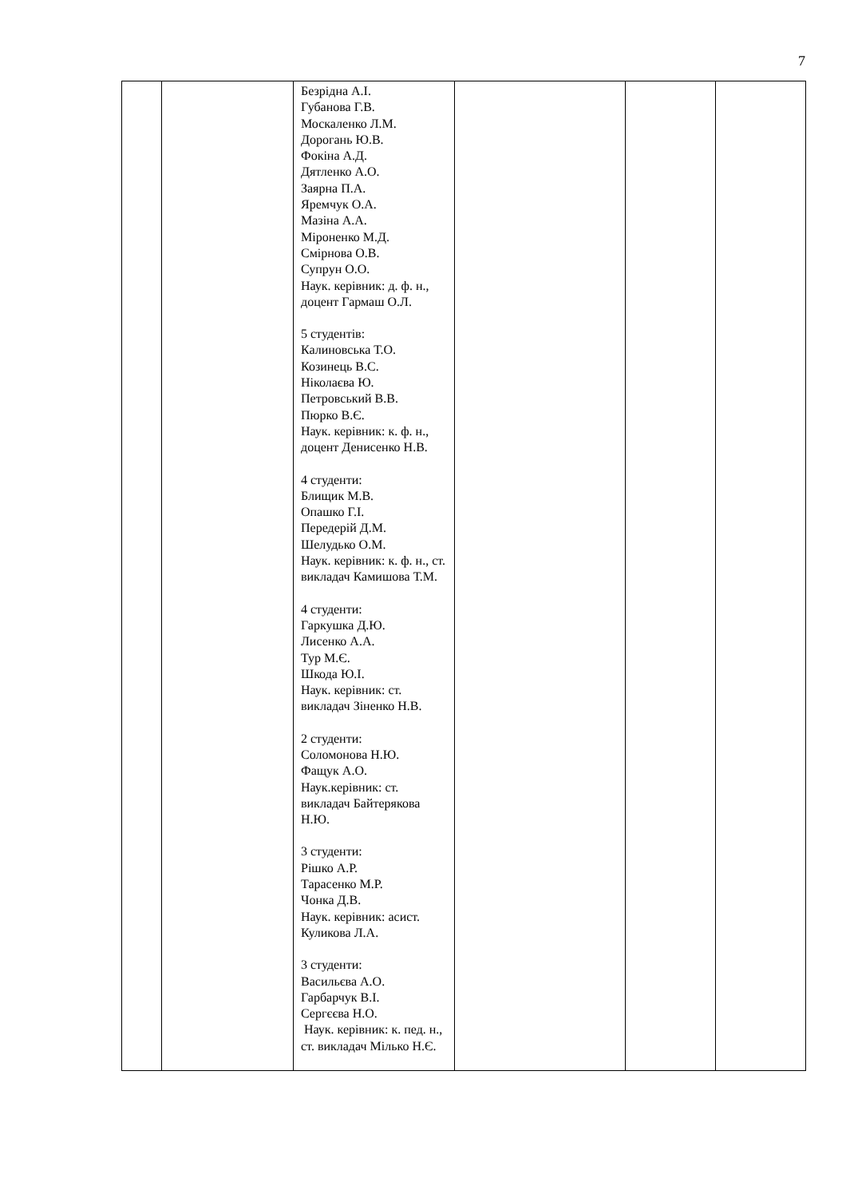7
| | | Безрідна А.І. Губанова Г.В. Москаленко Л.М. Дорогань Ю.В. Фокіна А.Д. Дятленко А.О. Заярна П.А. Яремчук О.А. Мазіна А.А. Міроненко М.Д. Смірнова О.В. Супрун О.О. Наук. керівник: д. ф. н., доцент Гармаш О.Л. 5 студентів: Калиновська Т.О. Козинець В.С. Ніколаєва Ю. Петровський В.В. Пюрко В.Є. Наук. керівник: к. ф. н., доцент Денисенко Н.В. 4 студенти: Блищик М.В. Опашко Г.І. Передерій Д.М. Шелудько О.М. Наук. керівник: к. ф. н., ст. викладач Камишова Т.М. 4 студенти: Гаркушка Д.Ю. Лисенко А.А. Тур М.Є. Шкода Ю.І. Наук. керівник: ст. викладач Зіненко Н.В. 2 студенти: Соломонова Н.Ю. Фащук А.О. Наук.керівник: ст. викладач Байтерякова Н.Ю. 3 студенти: Рішко А.Р. Тарасенко М.Р. Чонка Д.В. Наук. керівник: асист. Куликова Л.А. 3 студенти: Васильєва А.О. Гарбарчук В.І. Сергєєва Н.О. Наук. керівник: к. пед. н., ст. викладач Мілько Н.Є. | | | |